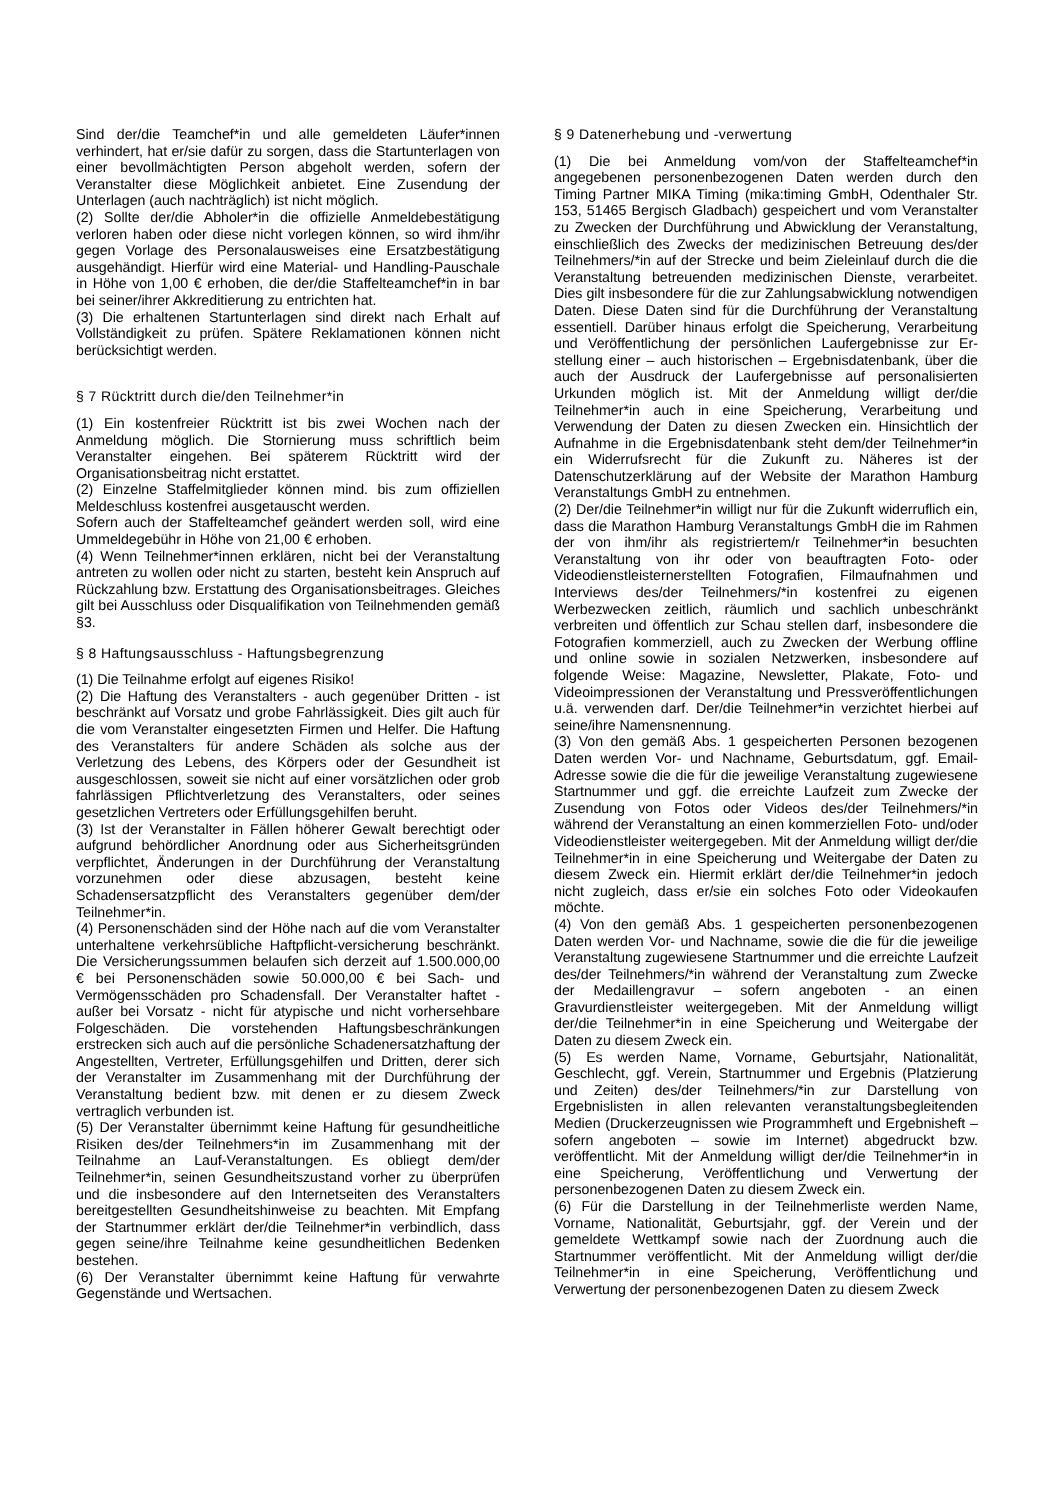Sind der/die Teamchef*in und alle gemeldeten Läufer*innen verhindert, hat er/sie dafür zu sorgen, dass die Startunterlagen von einer bevollmächtigten Person abgeholt werden, sofern der Veranstalter diese Möglichkeit anbietet. Eine Zusendung der Unterlagen (auch nachträglich) ist nicht möglich.
(2) Sollte der/die Abholer*in die offizielle Anmeldebestätigung verloren haben oder diese nicht vorlegen können, so wird ihm/ihr gegen Vorlage des Personalausweises eine Ersatzbestätigung ausgehändigt. Hierfür wird eine Material- und Handling-Pauschale in Höhe von 1,00 € erhoben, die der/die Staffelteamchef*in in bar bei seiner/ihrer Akkreditierung zu entrichten hat.
(3) Die erhaltenen Startunterlagen sind direkt nach Erhalt auf Vollständigkeit zu prüfen. Spätere Reklamationen können nicht berücksichtigt werden.
§ 7 Rücktritt durch die/den Teilnehmer*in
(1) Ein kostenfreier Rücktritt ist bis zwei Wochen nach der Anmeldung möglich. Die Stornierung muss schriftlich beim Veranstalter eingehen. Bei späterem Rücktritt wird der Organisationsbeitrag nicht erstattet.
(2) Einzelne Staffelmitglieder können mind. bis zum offiziellen Meldeschluss kostenfrei ausgetauscht werden.
Sofern auch der Staffelteamchef geändert werden soll, wird eine Ummeldegebühr in Höhe von 21,00 € erhoben.
(4) Wenn Teilnehmer*innen erklären, nicht bei der Veranstaltung antreten zu wollen oder nicht zu starten, besteht kein Anspruch auf Rückzahlung bzw. Erstattung des Organisationsbeitrages. Gleiches gilt bei Ausschluss oder Disqualifikation von Teilnehmenden gemäß §3.
§ 8 Haftungsausschluss - Haftungsbegrenzung
(1) Die Teilnahme erfolgt auf eigenes Risiko!
(2) Die Haftung des Veranstalters - auch gegenüber Dritten - ist beschränkt auf Vorsatz und grobe Fahrlässigkeit. Dies gilt auch für die vom Veranstalter eingesetzten Firmen und Helfer. Die Haftung des Veranstalters für andere Schäden als solche aus der Verletzung des Lebens, des Körpers oder der Gesundheit ist ausgeschlossen, soweit sie nicht auf einer vorsätzlichen oder grob fahrlässigen Pflichtverletzung des Veranstalters, oder seines gesetzlichen Vertreters oder Erfüllungsgehilfen beruht.
(3) Ist der Veranstalter in Fällen höherer Gewalt berechtigt oder aufgrund behördlicher Anordnung oder aus Sicherheitsgründen verpflichtet, Änderungen in der Durchführung der Veranstaltung vorzunehmen oder diese abzusagen, besteht keine Schadensersatzpflicht des Veranstalters gegenüber dem/der Teilnehmer*in.
(4) Personenschäden sind der Höhe nach auf die vom Veranstalter unterhaltene verkehrsübliche Haftpflicht-versicherung beschränkt. Die Versicherungssummen belaufen sich derzeit auf 1.500.000,00 € bei Personenschäden sowie 50.000,00 € bei Sach- und Vermögensschäden pro Schadensfall. Der Veranstalter haftet - außer bei Vorsatz - nicht für atypische und nicht vorhersehbare Folgeschäden. Die vorstehenden Haftungsbeschränkungen erstrecken sich auch auf die persönliche Schadenersatzhaftung der Angestellten, Vertreter, Erfüllungsgehilfen und Dritten, derer sich der Veranstalter im Zusammenhang mit der Durchführung der Veranstaltung bedient bzw. mit denen er zu diesem Zweck vertraglich verbunden ist.
(5) Der Veranstalter übernimmt keine Haftung für gesundheitliche Risiken des/der Teilnehmers*in im Zusammenhang mit der Teilnahme an Lauf-Veranstaltungen. Es obliegt dem/der Teilnehmer*in, seinen Gesundheitszustand vorher zu überprüfen und die insbesondere auf den Internetseiten des Veranstalters bereitgestellten Gesundheitshinweise zu beachten. Mit Empfang der Startnummer erklärt der/die Teilnehmer*in verbindlich, dass gegen seine/ihre Teilnahme keine gesundheitlichen Bedenken bestehen.
(6) Der Veranstalter übernimmt keine Haftung für verwahrte Gegenstände und Wertsachen.
§ 9 Datenerhebung und -verwertung
(1) Die bei Anmeldung vom/von der Staffelteamchef*in angegebenen personenbezogenen Daten werden durch den Timing Partner MIKA Timing (mika:timing GmbH, Odenthaler Str. 153, 51465 Bergisch Gladbach) gespeichert und vom Veranstalter zu Zwecken der Durchführung und Abwicklung der Veranstaltung, einschließlich des Zwecks der medizinischen Betreuung des/der Teilnehmers/*in auf der Strecke und beim Zieleinlauf durch die die Veranstaltung betreuenden medizinischen Dienste, verarbeitet. Dies gilt insbesondere für die zur Zahlungsabwicklung notwendigen Daten. Diese Daten sind für die Durchführung der Veranstaltung essentiell. Darüber hinaus erfolgt die Speicherung, Verarbeitung und Veröffentlichung der persönlichen Laufergebnisse zur Er-stellung einer – auch historischen – Ergebnisdatenbank, über die auch der Ausdruck der Laufergebnisse auf personalisierten Urkunden möglich ist. Mit der Anmeldung willigt der/die Teilnehmer*in auch in eine Speicherung, Verarbeitung und Verwendung der Daten zu diesen Zwecken ein. Hinsichtlich der Aufnahme in die Ergebnisdatenbank steht dem/der Teilnehmer*in ein Widerrufsrecht für die Zukunft zu. Näheres ist der Datenschutzerklärung auf der Website der Marathon Hamburg Veranstaltungs GmbH zu entnehmen.
(2) Der/die Teilnehmer*in willigt nur für die Zukunft widerruflich ein, dass die Marathon Hamburg Veranstaltungs GmbH die im Rahmen der von ihm/ihr als registriertem/r Teilnehmer*in besuchten Veranstaltung von ihr oder von beauftragten Foto- oder Videodienstleisternerstellten Fotografien, Filmaufnahmen und Interviews des/der Teilnehmers/*in kostenfrei zu eigenen Werbezwecken zeitlich, räumlich und sachlich unbeschränkt verbreiten und öffentlich zur Schau stellen darf, insbesondere die Fotografien kommerziell, auch zu Zwecken der Werbung offline und online sowie in sozialen Netzwerken, insbesondere auf folgende Weise: Magazine, Newsletter, Plakate, Foto- und Videoimpressionen der Veranstaltung und Pressveröffentlichungen u.ä. verwenden darf. Der/die Teilnehmer*in verzichtet hierbei auf seine/ihre Namensnennung.
(3) Von den gemäß Abs. 1 gespeicherten Personen bezogenen Daten werden Vor- und Nachname, Geburtsdatum, ggf. Email-Adresse sowie die die für die jeweilige Veranstaltung zugewiesene Startnummer und ggf. die erreichte Laufzeit zum Zwecke der Zusendung von Fotos oder Videos des/der Teilnehmers/*in während der Veranstaltung an einen kommerziellen Foto- und/oder Videodienstleister weitergegeben. Mit der Anmeldung willigt der/die Teilnehmer*in in eine Speicherung und Weitergabe der Daten zu diesem Zweck ein. Hiermit erklärt der/die Teilnehmer*in jedoch nicht zugleich, dass er/sie ein solches Foto oder Videokaufen möchte.
(4) Von den gemäß Abs. 1 gespeicherten personenbezogenen Daten werden Vor- und Nachname, sowie die die für die jeweilige Veranstaltung zugewiesene Startnummer und die erreichte Laufzeit des/der Teilnehmers/*in während der Veranstaltung zum Zwecke der Medaillengravur – sofern angeboten - an einen Gravurdienstleister weitergegeben. Mit der Anmeldung willigt der/die Teilnehmer*in in eine Speicherung und Weitergabe der Daten zu diesem Zweck ein.
(5) Es werden Name, Vorname, Geburtsjahr, Nationalität, Geschlecht, ggf. Verein, Startnummer und Ergebnis (Platzierung und Zeiten) des/der Teilnehmers/*in zur Darstellung von Ergebnislisten in allen relevanten veranstaltungsbegleitenden Medien (Druckerzeugnissen wie Programmheft und Ergebnisheft – sofern angeboten – sowie im Internet) abgedruckt bzw. veröffentlicht. Mit der Anmeldung willigt der/die Teilnehmer*in in eine Speicherung, Veröffentlichung und Verwertung der personenbezogenen Daten zu diesem Zweck ein.
(6) Für die Darstellung in der Teilnehmerliste werden Name, Vorname, Nationalität, Geburtsjahr, ggf. der Verein und der gemeldete Wettkampf sowie nach der Zuordnung auch die Startnummer veröffentlicht. Mit der Anmeldung willigt der/die Teilnehmer*in in eine Speicherung, Veröffentlichung und Verwertung der personenbezogenen Daten zu diesem Zweck